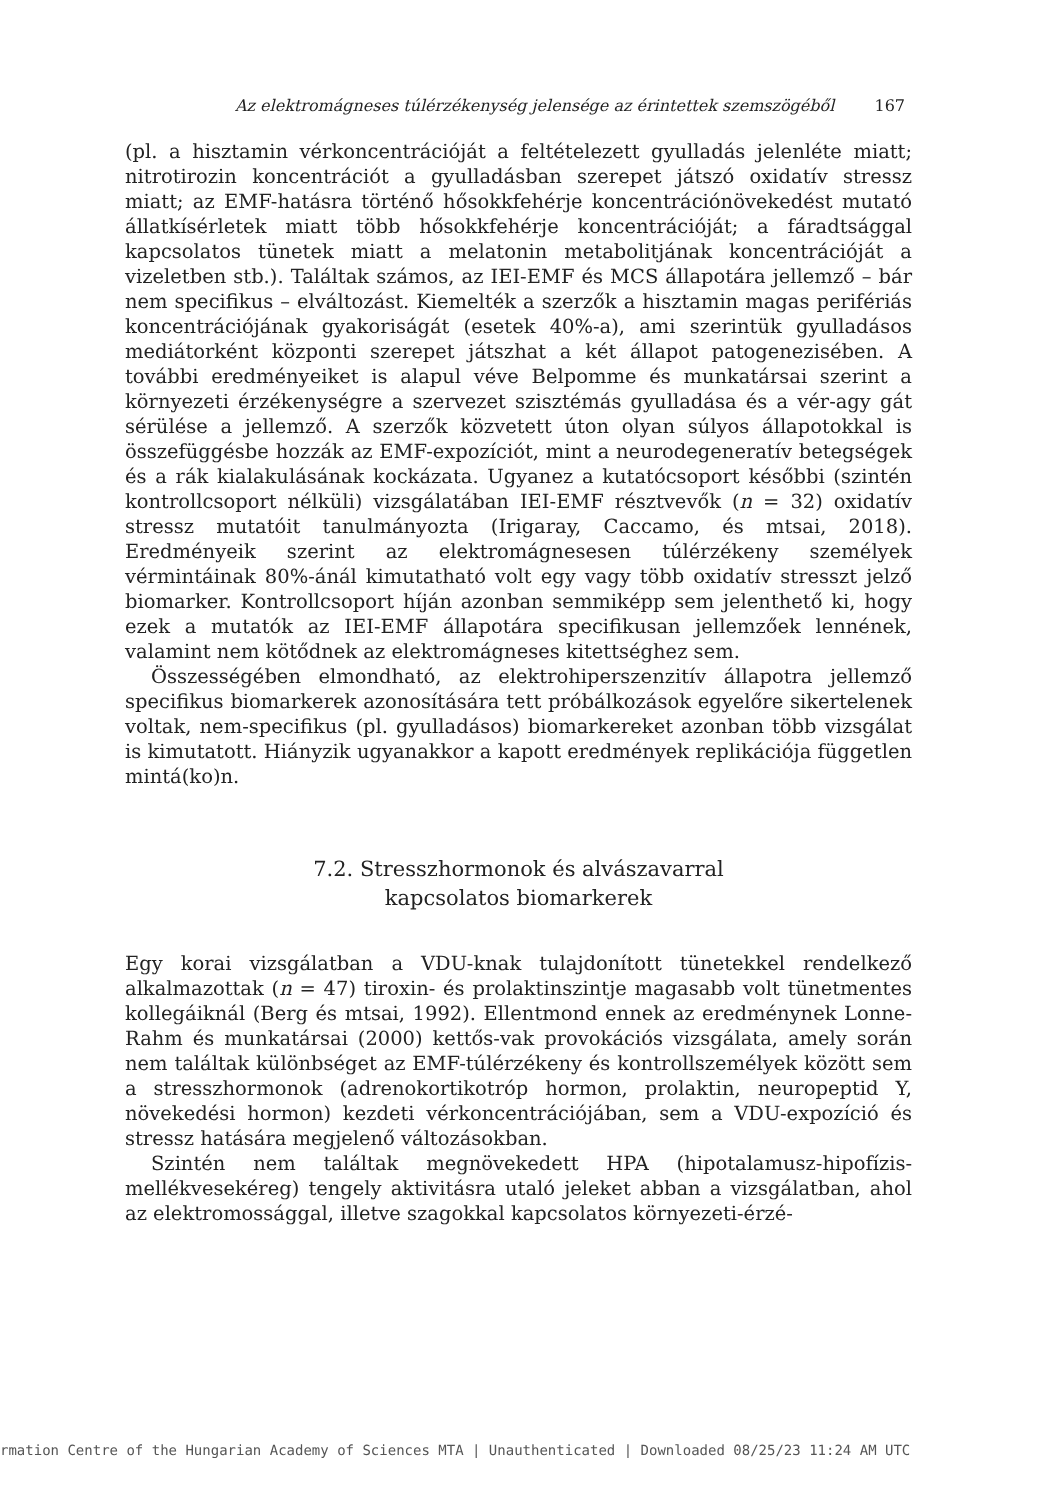Az elektromágneses túlérzékenység jelensége az érintettek szemszögéből 167
(pl. a hisztamin vérkoncentrációját a feltételezett gyulladás jelenléte miatt; nitrotirozin koncentrációt a gyulladásban szerepet játszó oxidatív stressz miatt; az EMF-hatásra történő hősokkfehérje koncentrációnövekedést mutató állatkísérletek miatt több hősokkfehérje koncentrációját; a fáradtsággal kapcsolatos tünetek miatt a melatonin metabolitjának koncentrációját a vizeletben stb.). Találtak számos, az IEI-EMF és MCS állapotára jellemző – bár nem specifikus – elváltozást. Kiemelték a szerzők a hisztamin magas perifériás koncentrációjának gyakoriságát (esetek 40%-a), ami szerintük gyulladásos mediátorként központi szerepet játszhat a két állapot patogenezisében. A további eredményeiket is alapul véve Belpomme és munkatársai szerint a környezeti érzékenységre a szervezet szisztémás gyulladása és a vér-agy gát sérülése a jellemző. A szerzők közvetett úton olyan súlyos állapotokkal is összefüggésbe hozzák az EMF-expozíciót, mint a neurodegeneratív betegségek és a rák kialakulásának kockázata. Ugyanez a kutatócsoport későbbi (szintén kontrollcsoport nélküli) vizsgálatában IEI-EMF résztvevők (n = 32) oxidatív stressz mutatóit tanulmányozta (Irigaray, Caccamo, és mtsai, 2018). Eredményeik szerint az elektromágnesesen túlérzékeny személyek vérmintáinak 80%-ánál kimutatható volt egy vagy több oxidatív stresszt jelző biomarker. Kontrollcsoport híján azonban semmiképp sem jelenthető ki, hogy ezek a mutatók az IEI-EMF állapotára specifikusan jellemzőek lennének, valamint nem kötődnek az elektromágneses kitettséghez sem.
Összességében elmondható, az elektrohiperszenzitív állapotra jellemző specifikus biomarkerek azonosítására tett próbálkozások egyelőre sikertelenek voltak, nem-specifikus (pl. gyulladásos) biomarkereket azonban több vizsgálat is kimutatott. Hiányzik ugyanakkor a kapott eredmények replikációja független mintá(ko)n.
7.2. Stresszhormonok és alvászavarral
kapcsolatos biomarkerek
Egy korai vizsgálatban a VDU-knak tulajdonított tünetekkel rendelkező alkalmazottak (n = 47) tiroxin- és prolaktinszintje magasabb volt tünetmentes kollegáiknál (Berg és mtsai, 1992). Ellentmond ennek az eredménynek Lonne-Rahm és munkatársai (2000) kettős-vak provokációs vizsgálata, amely során nem találtak különbséget az EMF-túlérzékeny és kontrollszemélyek között sem a stresszhormonok (adrenokortikotróp hormon, prolaktin, neuropeptid Y, növekedési hormon) kezdeti vérkoncentrációjában, sem a VDU-expozíció és stressz hatására megjelenő változásokban.
Szintén nem találtak megnövekedett HPA (hipotalamusz-hipofízis-mellékvesekéreg) tengely aktivitásra utaló jeleket abban a vizsgálatban, ahol az elektromossággal, illetve szagokkal kapcsolatos környezeti-érzé-
rmation Centre of the Hungarian Academy of Sciences MTA | Unauthenticated | Downloaded 08/25/23 11:24 AM UTC